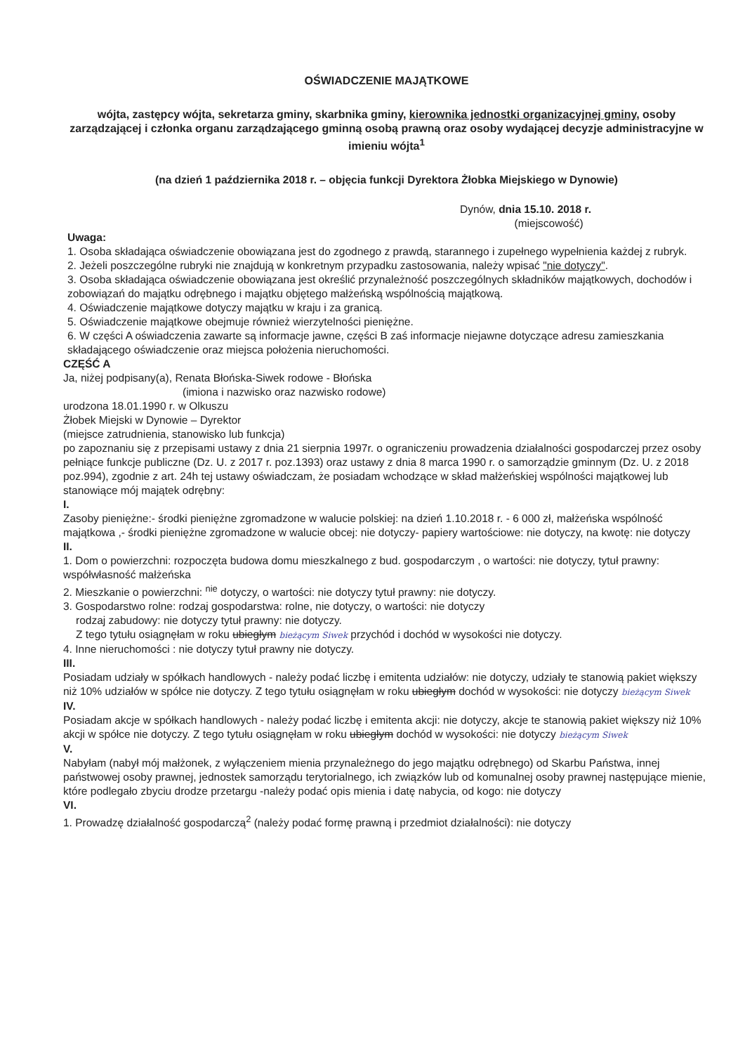OŚWIADCZENIE MAJĄTKOWE
wójta, zastępcy wójta, sekretarza gminy, skarbnika gminy, kierownika jednostki organizacyjnej gminy, osoby zarządzającej i członka organu zarządzającego gminną osobą prawną oraz osoby wydającej decyzje administracyjne w imieniu wójta<sup>1</sup>
(na dzień 1 października 2018 r. – objęcia funkcji Dyrektora Żłobka Miejskiego w Dynowie)
Dynów, dnia 15.10. 2018 r.
(miejscowość)
Uwaga:
1. Osoba składająca oświadczenie obowiązana jest do zgodnego z prawdą, starannego i zupełnego wypełnienia każdej z rubryk.
2. Jeżeli poszczególne rubryki nie znajdują w konkretnym przypadku zastosowania, należy wpisać "nie dotyczy".
3. Osoba składająca oświadczenie obowiązana jest określić przynależność poszczególnych składników majątkowych, dochodów i zobowiązań do majątku odrębnego i majątku objętego małżeńską wspólnością majątkową.
4. Oświadczenie majątkowe dotyczy majątku w kraju i za granicą.
5. Oświadczenie majątkowe obejmuje również wierzytelności pieniężne.
6. W części A oświadczenia zawarte są informacje jawne, części B zaś informacje niejawne dotyczące adresu zamieszkania składającego oświadczenie oraz miejsca położenia nieruchomości.
CZĘŚĆ A
Ja, niżej podpisany(a), Renata Błońska-Siwek rodowe - Błońska
(imiona i nazwisko oraz nazwisko rodowe)
urodzona 18.01.1990 r. w Olkuszu
Żłobek Miejski w Dynowie – Dyrektor
(miejsce zatrudnienia, stanowisko lub funkcja)
po zapoznaniu się z przepisami ustawy z dnia 21 sierpnia 1997r. o ograniczeniu prowadzenia działalności gospodarczej przez osoby pełniące funkcje publiczne (Dz. U. z 2017 r. poz.1393) oraz ustawy z dnia 8 marca 1990 r. o samorządzie gminnym (Dz. U. z 2018 poz.994), zgodnie z art. 24h tej ustawy oświadczam, że posiadam wchodzące w skład małżeńskiej wspólności majątkowej lub stanowiące mój majątek odrębny:
I.
Zasoby pieniężne:- środki pieniężne zgromadzone w walucie polskiej: na dzień 1.10.2018 r. - 6 000 zł, małżeńska wspólność majątkowa ,- środki pieniężne zgromadzone w walucie obcej: nie dotyczy- papiery wartościowe: nie dotyczy, na kwotę: nie dotyczy
II.
1. Dom o powierzchni: rozpoczęta budowa domu mieszkalnego z bud. gospodarczym , o wartości: nie dotyczy, tytuł prawny: współwłasność małżeńska
2. Mieszkanie o powierzchni: <sup>nie</sup> dotyczy, o wartości: nie dotyczy tytuł prawny: nie dotyczy.
3. Gospodarstwo rolne: rodzaj gospodarstwa: rolne, nie dotyczy, o wartości: nie dotyczy
rodzaj zabudowy: nie dotyczy tytuł prawny: nie dotyczy.
Z tego tytułu osiągnęłam w roku ubiegłym bieżącym Siwek przychód i dochód w wysokości nie dotyczy.
4. Inne nieruchomości : nie dotyczy tytuł prawny nie dotyczy.
III.
Posiadam udziały w spółkach handlowych - należy podać liczbę i emitenta udziałów: nie dotyczy, udziały te stanowią pakiet większy niż 10% udziałów w spółce nie dotyczy. Z tego tytułu osiągnęłam w roku ubiegłym dochód w wysokości: nie dotyczy bieżącym Siwek
IV.
Posiadam akcje w spółkach handlowych - należy podać liczbę i emitenta akcji: nie dotyczy, akcje te stanowią pakiet większy niż 10% akcji w spółce nie dotyczy. Z tego tytułu osiągnęłam w roku ubiegłym dochód w wysokości: nie dotyczy bieżącym Siwek
V.
Nabyłam (nabył mój małżonek, z wyłączeniem mienia przynależnego do jego majątku odrębnego) od Skarbu Państwa, innej państwowej osoby prawnej, jednostek samorządu terytorialnego, ich związków lub od komunalnej osoby prawnej następujące mienie, które podlegało zbyciu drodze przetargu -należy podać opis mienia i datę nabycia, od kogo: nie dotyczy
VI.
1. Prowadzę działalność gospodarczą<sup>2</sup> (należy podać formę prawną i przedmiot działalności): nie dotyczy